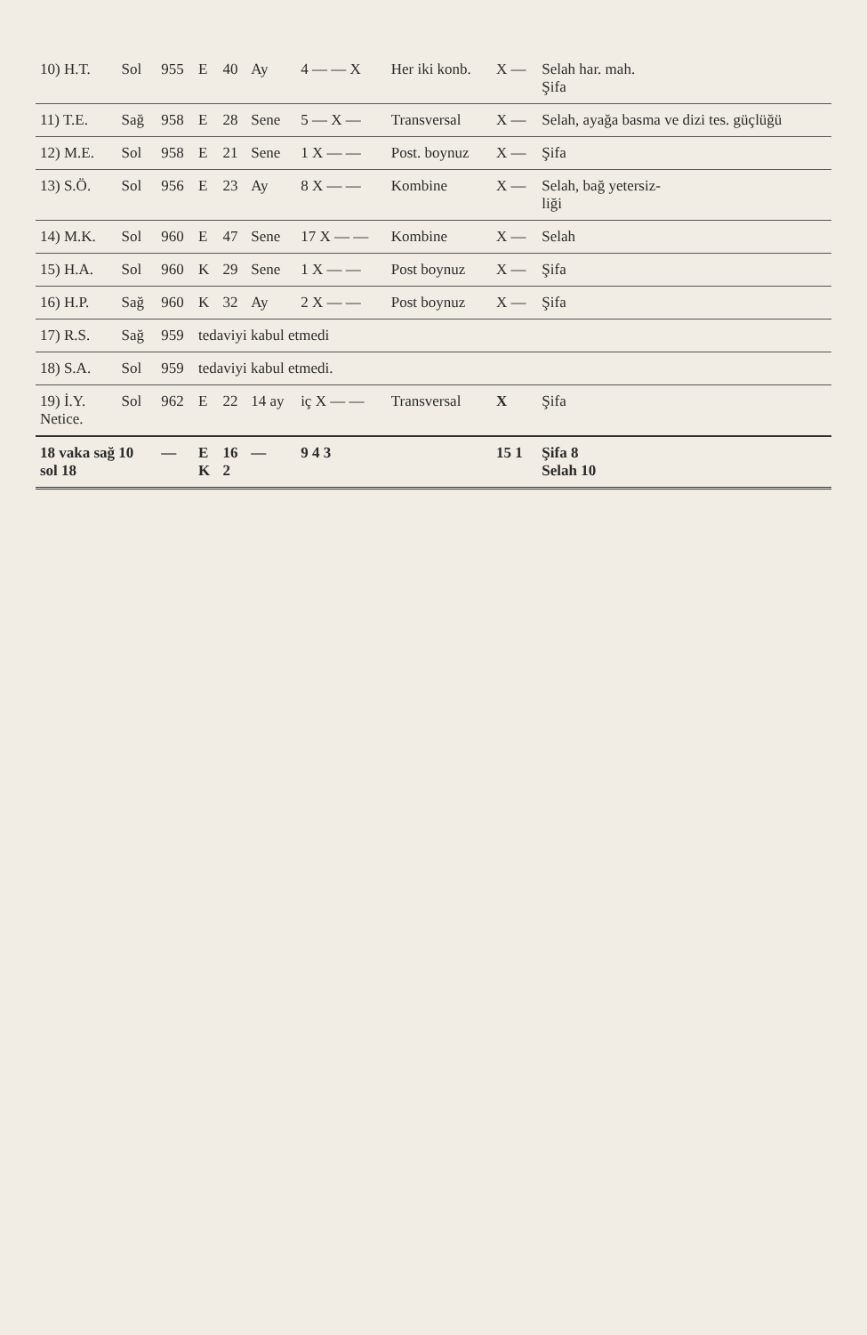| 10) H.T. | Sol | 955 | E | 40 | Ay | 4 — — X | Her iki konb. | X — | Selah har. mah. Şifa |
| 11) T.E. | Sağ | 958 | E | 28 | Sene | 5 — X — | Transversal | X — | Selah, ayağa basma ve dizi tes. güçlüğü |
| 12) M.E. | Sol | 958 | E | 21 | Sene | 1 X — — | Post. boynuz | X — | Şifa |
| 13) S.Ö. | Sol | 956 | E | 23 | Ay | 8 X — — | Kombine | X — | Selah, bağ yetersiz- liği |
| 14) M.K. | Sol | 960 | E | 47 | Sene | 17 X — — | Kombine | X — | Selah |
| 15) H.A. | Sol | 960 | K | 29 | Sene | 1 X — — | Post boynuz | X — | Şifa |
| 16) H.P. | Sağ | 960 | K | 32 | Ay | 2 X — — | Post boynuz | X — | Şifa |
| 17) R.S. | Sağ | 959 | tedaviyi kabul etmedi | | | | | | |
| 18) S.A. | Sol | 959 | tedaviyi kabul etmedi. | | | | | | |
| 19) İ.Y. Netice. | Sol | 962 | E | 22 | 14 ay | iç X — — | Transversal | X | Şifa |
| 18 vaka sağ 10 sol 18 | | — | E K | 16 2 | — | 9 4 3 | | 15 1 | Şifa 8 Selah 10 |